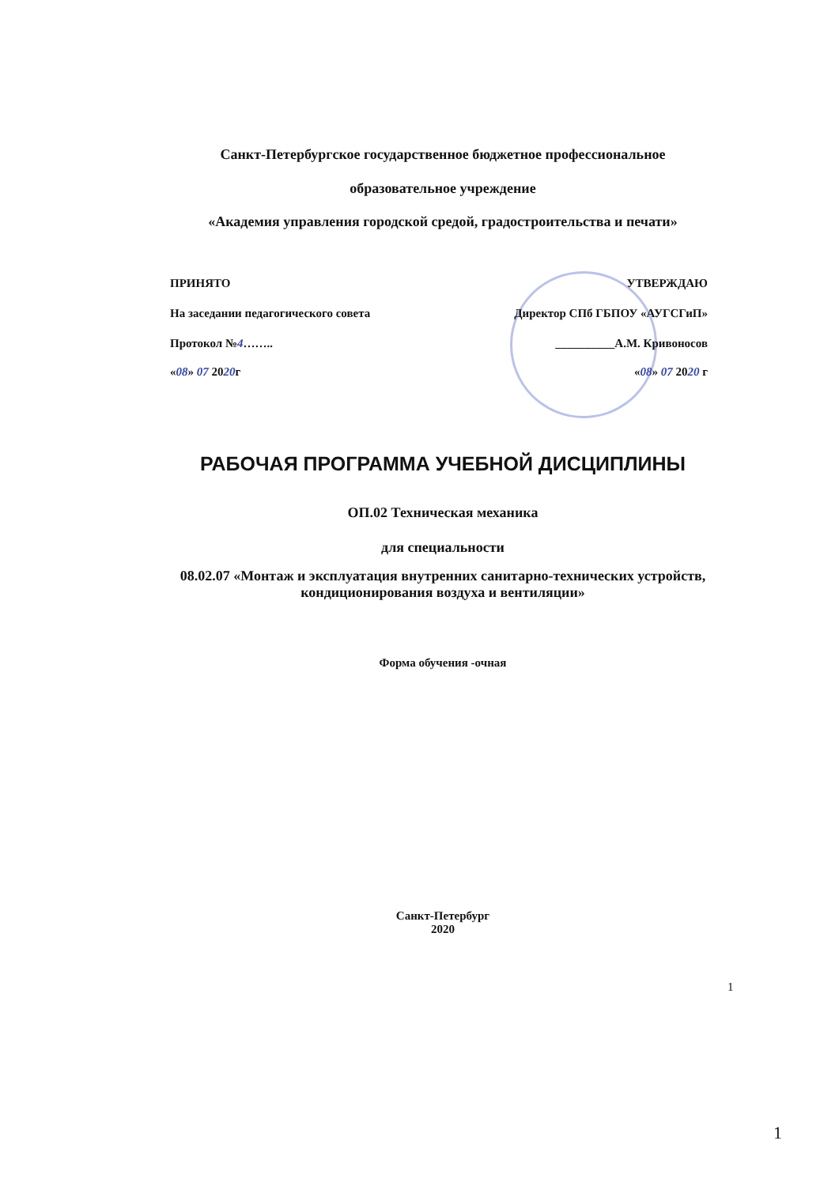Санкт-Петербургское государственное бюджетное профессиональное
образовательное учреждение
«Академия управления городской средой, градостроительства и печати»
ПРИНЯТО УТВЕРЖДАЮ
На заседании педагогического совета Директор СПб ГБПОУ «АУГСГиП»
Протокол №4…….. __________А.М. Кривоносов
«08» 07 2020г «08» 07 2020 г
РАБОЧАЯ ПРОГРАММА УЧЕБНОЙ ДИСЦИПЛИНЫ
ОП.02 Техническая механика
для специальности
08.02.07 «Монтаж и эксплуатация внутренних санитарно-технических устройств, кондиционирования воздуха и вентиляции»
Форма обучения -очная
Санкт-Петербург
2020
1
1